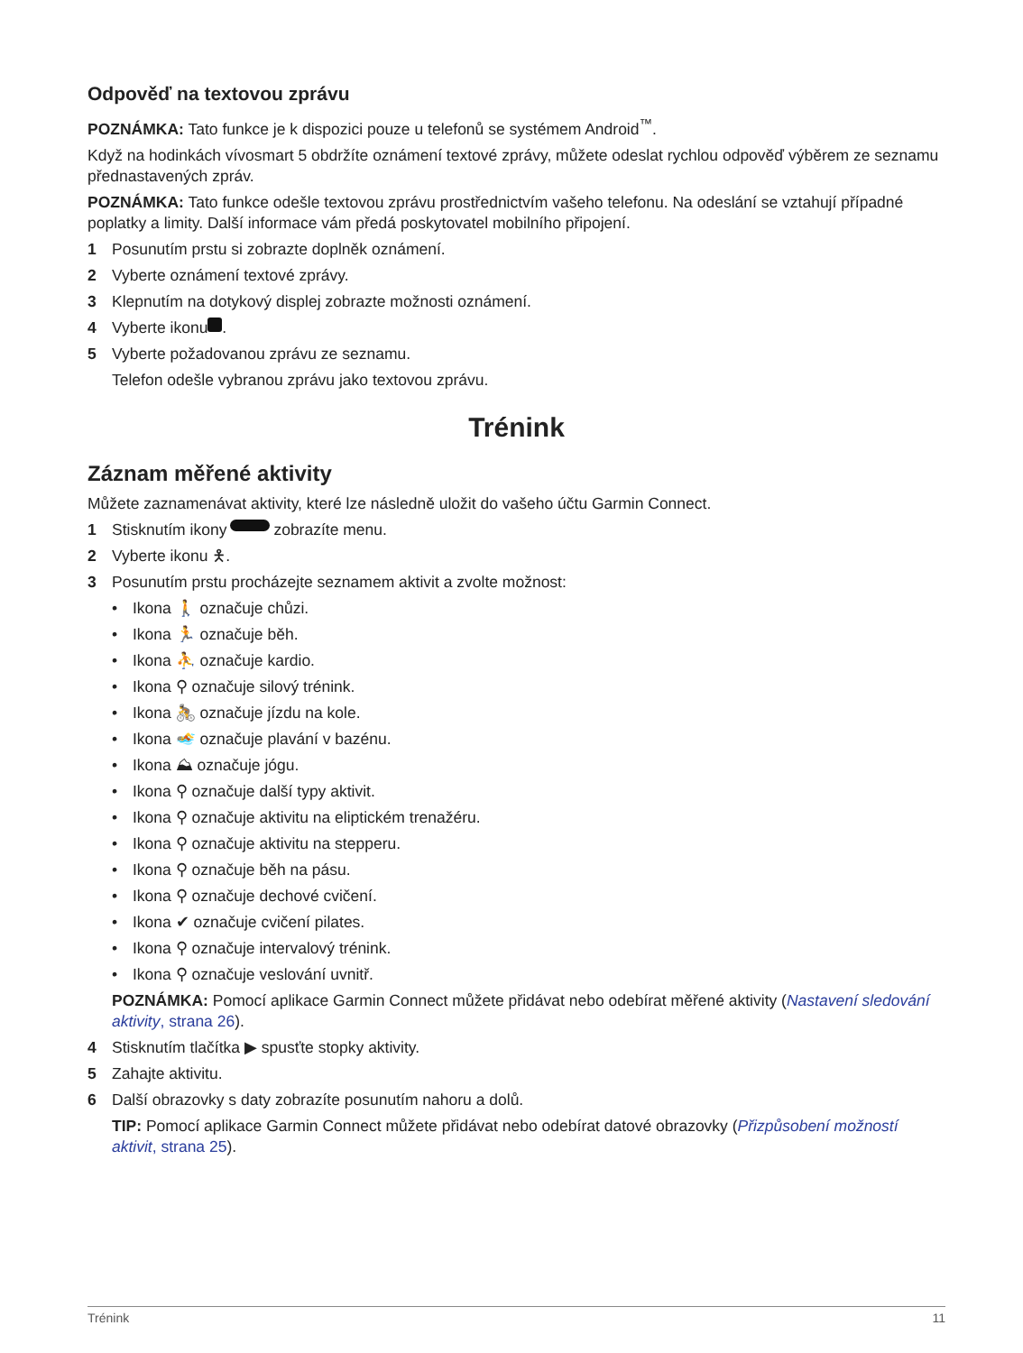Odpověď na textovou zprávu
POZNÁMKA: Tato funkce je k dispozici pouze u telefonů se systémem Android<sup>™</sup>.
Když na hodinkách vívosmart 5 obdržíte oznámení textové zprávy, můžete odeslat rychlou odpověď výběrem ze seznamu přednastavených zpráv.
POZNÁMKA: Tato funkce odešle textovou zprávu prostřednictvím vašeho telefonu. Na odeslání se vztahují případné poplatky a limity. Další informace vám předá poskytovatel mobilního připojení.
1 Posunutím prstu si zobrazte doplněk oznámení.
2 Vyberte oznámení textové zprávy.
3 Klepnutím na dotykový displej zobrazte možnosti oznámení.
4 Vyberte ikonu .
5 Vyberte požadovanou zprávu ze seznamu.
Telefon odešle vybranou zprávu jako textovou zprávu.
Trénink
Záznam měřené aktivity
Můžete zaznamenávat aktivity, které lze následně uložit do vašeho účtu Garmin Connect.
1 Stisknutím ikony zobrazíte menu.
2 Vyberte ikonu 🯅.
3 Posunutím prstu procházejte seznamem aktivit a zvolte možnost:
• Ikona 🚶 označuje chůzi.
• Ikona 🏃 označuje běh.
• Ikona ⛹ označuje kardio.
• Ikona ⚲ označuje silový trénink.
• Ikona 🚴 označuje jízdu na kole.
• Ikona 🏊 označuje plavání v bazénu.
• Ikona ⛰ označuje jógu.
• Ikona ⚲ označuje další typy aktivit.
• Ikona ⚲ označuje aktivitu na eliptickém trenažéru.
• Ikona ⚲ označuje aktivitu na stepperu.
• Ikona ⚲ označuje běh na pásu.
• Ikona ⚲ označuje dechové cvičení.
• Ikona ✔ označuje cvičení pilates.
• Ikona ⚲ označuje intervalový trénink.
• Ikona ⚲ označuje veslování uvnitř.
POZNÁMKA: Pomocí aplikace Garmin Connect můžete přidávat nebo odebírat měřené aktivity (Nastavení sledování aktivity, strana 26).
4 Stisknutím tlačítka ▶ spusťte stopky aktivity.
5 Zahajte aktivitu.
6 Další obrazovky s daty zobrazíte posunutím nahoru a dolů.
TIP: Pomocí aplikace Garmin Connect můžete přidávat nebo odebírat datové obrazovky (Přizpůsobení možností aktivit, strana 25).
Trénink 11